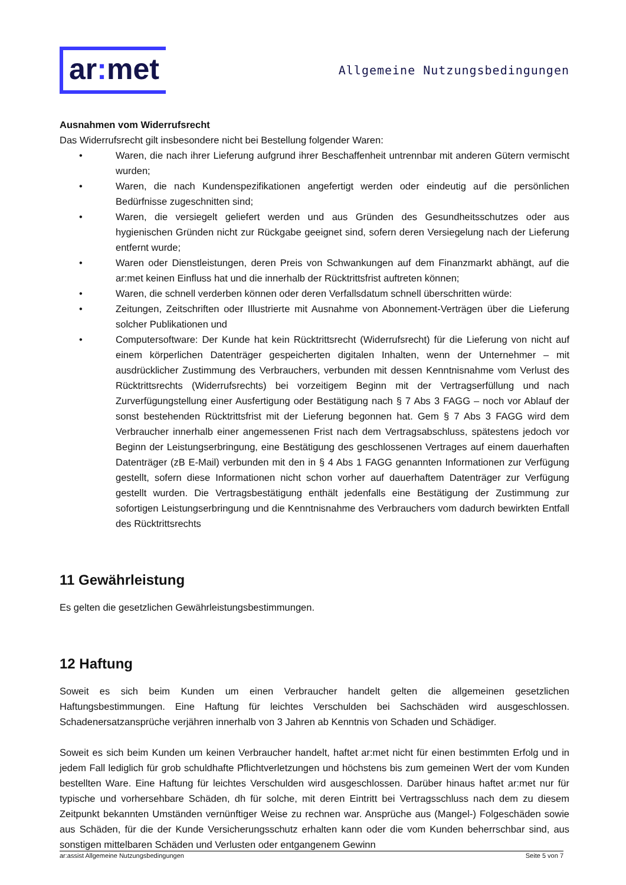ar: met
Allgemeine Nutzungsbedingungen
Ausnahmen vom Widerrufsrecht
Das Widerrufsrecht gilt insbesondere nicht bei Bestellung folgender Waren:
• Waren, die nach ihrer Lieferung aufgrund ihrer Beschaffenheit untrennbar mit anderen Gütern vermischt wurden;
• Waren, die nach Kundenspezifikationen angefertigt werden oder eindeutig auf die persönlichen Bedürfnisse zugeschnitten sind;
• Waren, die versiegelt geliefert werden und aus Gründen des Gesundheitsschutzes oder aus hygienischen Gründen nicht zur Rückgabe geeignet sind, sofern deren Versiegelung nach der Lieferung entfernt wurde;
• Waren oder Dienstleistungen, deren Preis von Schwankungen auf dem Finanzmarkt abhängt, auf die ar:met keinen Einfluss hat und die innerhalb der Rücktrittsfrist auftreten können;
• Waren, die schnell verderben können oder deren Verfallsdatum schnell überschritten würde:
• Zeitungen, Zeitschriften oder Illustrierte mit Ausnahme von Abonnement-Verträgen über die Lieferung solcher Publikationen und
• Computersoftware: Der Kunde hat kein Rücktrittsrecht (Widerrufsrecht) für die Lieferung von nicht auf einem körperlichen Datenträger gespeicherten digitalen Inhalten, wenn der Unternehmer – mit ausdrücklicher Zustimmung des Verbrauchers, verbunden mit dessen Kenntnisnahme vom Verlust des Rücktrittsrechts (Widerrufsrechts) bei vorzeitigem Beginn mit der Vertragserfüllung und nach Zurverfügungstellung einer Ausfertigung oder Bestätigung nach § 7 Abs 3 FAGG – noch vor Ablauf der sonst bestehenden Rücktrittsfrist mit der Lieferung begonnen hat. Gem § 7 Abs 3 FAGG wird dem Verbraucher innerhalb einer angemessenen Frist nach dem Vertragsabschluss, spätestens jedoch vor Beginn der Leistungserbringung, eine Bestätigung des geschlossenen Vertrages auf einem dauerhaften Datenträger (zB E-Mail) verbunden mit den in § 4 Abs 1 FAGG genannten Informationen zur Verfügung gestellt, sofern diese Informationen nicht schon vorher auf dauerhaftem Datenträger zur Verfügung gestellt wurden. Die Vertragsbestätigung enthält jedenfalls eine Bestätigung der Zustimmung zur sofortigen Leistungserbringung und die Kenntnisnahme des Verbrauchers vom dadurch bewirkten Entfall des Rücktrittsrechts
11 Gewährleistung
Es gelten die gesetzlichen Gewährleistungsbestimmungen.
12 Haftung
Soweit es sich beim Kunden um einen Verbraucher handelt gelten die allgemeinen gesetzlichen Haftungsbestimmungen. Eine Haftung für leichtes Verschulden bei Sachschäden wird ausgeschlossen. Schadenersatzansprüche verjähren innerhalb von 3 Jahren ab Kenntnis von Schaden und Schädiger.
Soweit es sich beim Kunden um keinen Verbraucher handelt, haftet ar:met nicht für einen bestimmten Erfolg und in jedem Fall lediglich für grob schuldhafte Pflichtverletzungen und höchstens bis zum gemeinen Wert der vom Kunden bestellten Ware. Eine Haftung für leichtes Verschulden wird ausgeschlossen. Darüber hinaus haftet ar:met nur für typische und vorhersehbare Schäden, dh für solche, mit deren Eintritt bei Vertragsschluss nach dem zu diesem Zeitpunkt bekannten Umständen vernünftiger Weise zu rechnen war. Ansprüche aus (Mangel-) Folgeschäden sowie aus Schäden, für die der Kunde Versicherungsschutz erhalten kann oder die vom Kunden beherrschbar sind, aus sonstigen mittelbaren Schäden und Verlusten oder entgangenem Gewinn
ar:assist Allgemeine Nutzungsbedingungen Seite 5 von 7